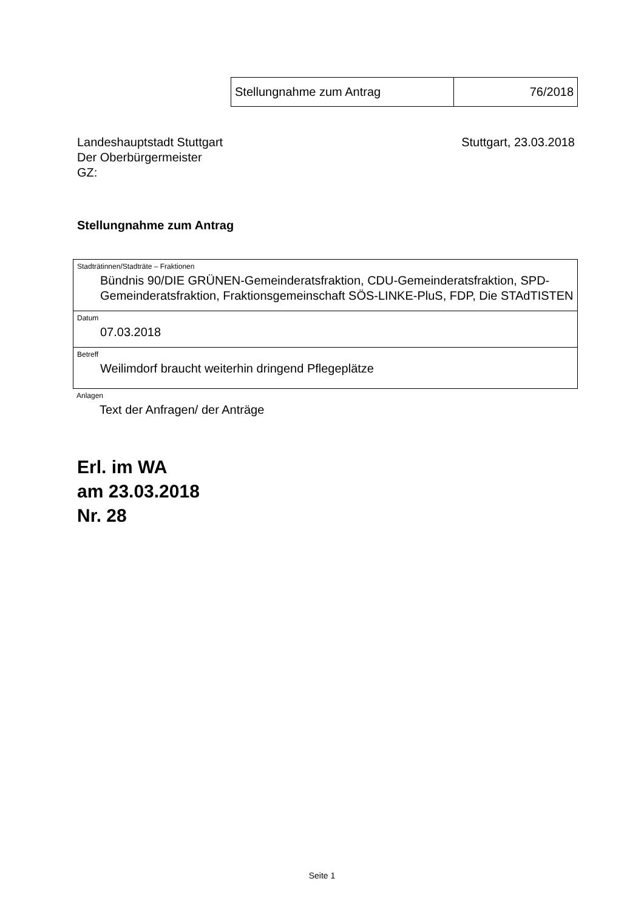| Stellungnahme zum Antrag | 76/2018 |
Landeshauptstadt Stuttgart
Der Oberbürgermeister
GZ:
Stuttgart, 23.03.2018
Stellungnahme zum Antrag
Stadträtinnen/Stadträte – Fraktionen
Bündnis 90/DIE GRÜNEN-Gemeinderatsfraktion, CDU-Gemeinderatsfraktion, SPD-Gemeinderatsfraktion, Fraktionsgemeinschaft SÖS-LINKE-PluS, FDP, Die STAdTISTEN
Datum
07.03.2018
Betreff
Weilimdorf braucht weiterhin dringend Pflegeplätze
Anlagen
Text der Anfragen/ der Anträge
Erl. im WA
am 23.03.2018
Nr. 28
Seite 1